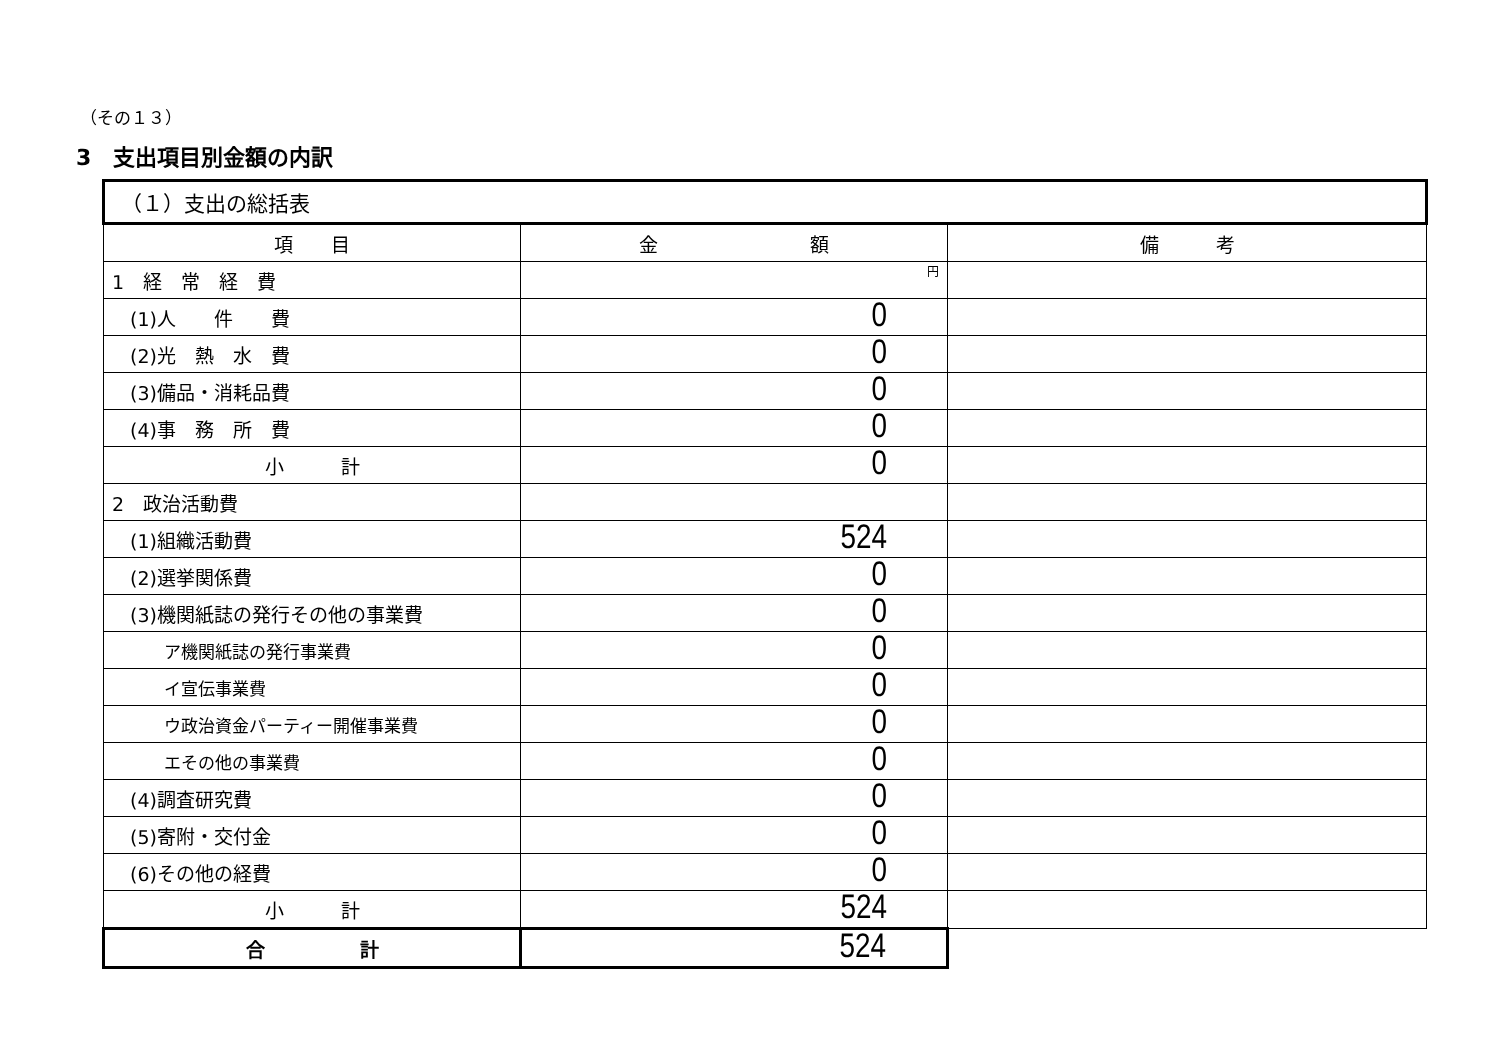（その１３）
3　支出項目別金額の内訳
| （１）支出の総括表 | | |
| 項 目 | 金 額 | 備 考 |
| 1 経 常 経 費 | 円 | |
| (1)人 件 費 | 0 | |
| (2)光 熱 水 費 | 0 | |
| (3)備品・消耗品費 | 0 | |
| (4)事 務 所 費 | 0 | |
| 小 計 | 0 | |
| 2 政治活動費 | | |
| (1)組織活動費 | 524 | |
| (2)選挙関係費 | 0 | |
| (3)機関紙誌の発行その他の事業費 | 0 | |
| ア機関紙誌の発行事業費 | 0 | |
| イ宣伝事業費 | 0 | |
| ウ政治資金パーティー開催事業費 | 0 | |
| エその他の事業費 | 0 | |
| (4)調査研究費 | 0 | |
| (5)寄附・交付金 | 0 | |
| (6)その他の経費 | 0 | |
| 小 計 | 524 | |
| 合 計 | 524 | |